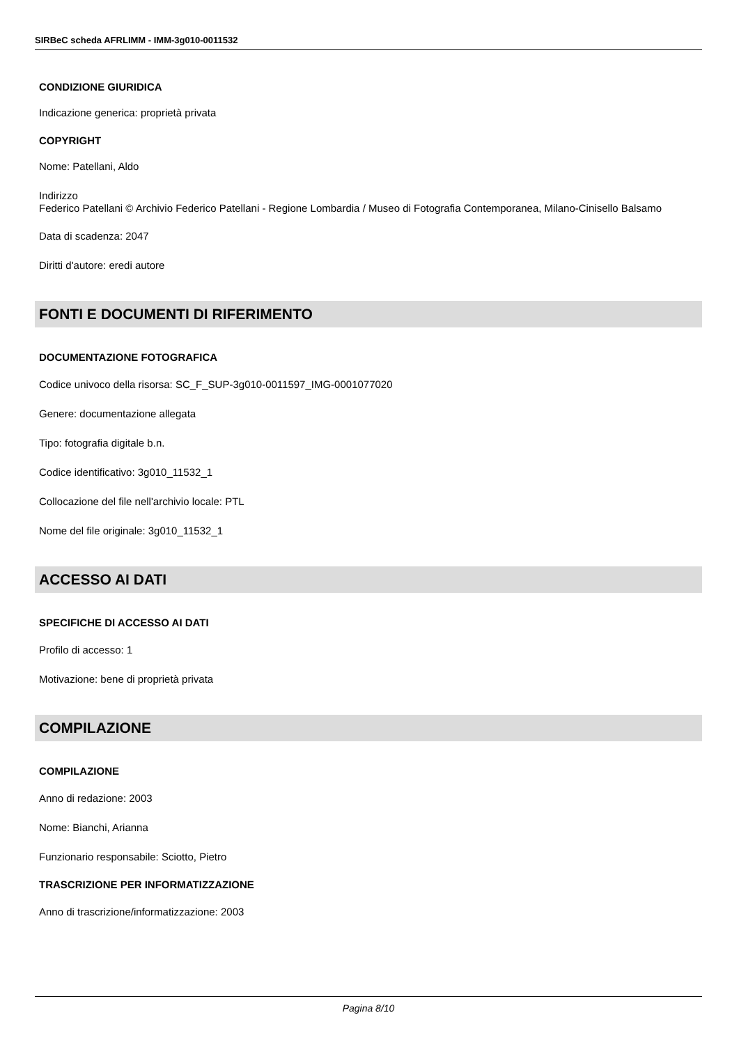SIRBeC scheda AFRLIMM - IMM-3g010-0011532
CONDIZIONE GIURIDICA
Indicazione generica: proprietà privata
COPYRIGHT
Nome: Patellani, Aldo
Indirizzo
Federico Patellani © Archivio Federico Patellani - Regione Lombardia / Museo di Fotografia Contemporanea, Milano-Cinisello Balsamo
Data di scadenza: 2047
Diritti d'autore: eredi autore
FONTI E DOCUMENTI DI RIFERIMENTO
DOCUMENTAZIONE FOTOGRAFICA
Codice univoco della risorsa: SC_F_SUP-3g010-0011597_IMG-0001077020
Genere: documentazione allegata
Tipo: fotografia digitale b.n.
Codice identificativo: 3g010_11532_1
Collocazione del file nell'archivio locale: PTL
Nome del file originale: 3g010_11532_1
ACCESSO AI DATI
SPECIFICHE DI ACCESSO AI DATI
Profilo di accesso: 1
Motivazione: bene di proprietà privata
COMPILAZIONE
COMPILAZIONE
Anno di redazione: 2003
Nome: Bianchi, Arianna
Funzionario responsabile: Sciotto, Pietro
TRASCRIZIONE PER INFORMATIZZAZIONE
Anno di trascrizione/informatizzazione: 2003
Pagina 8/10